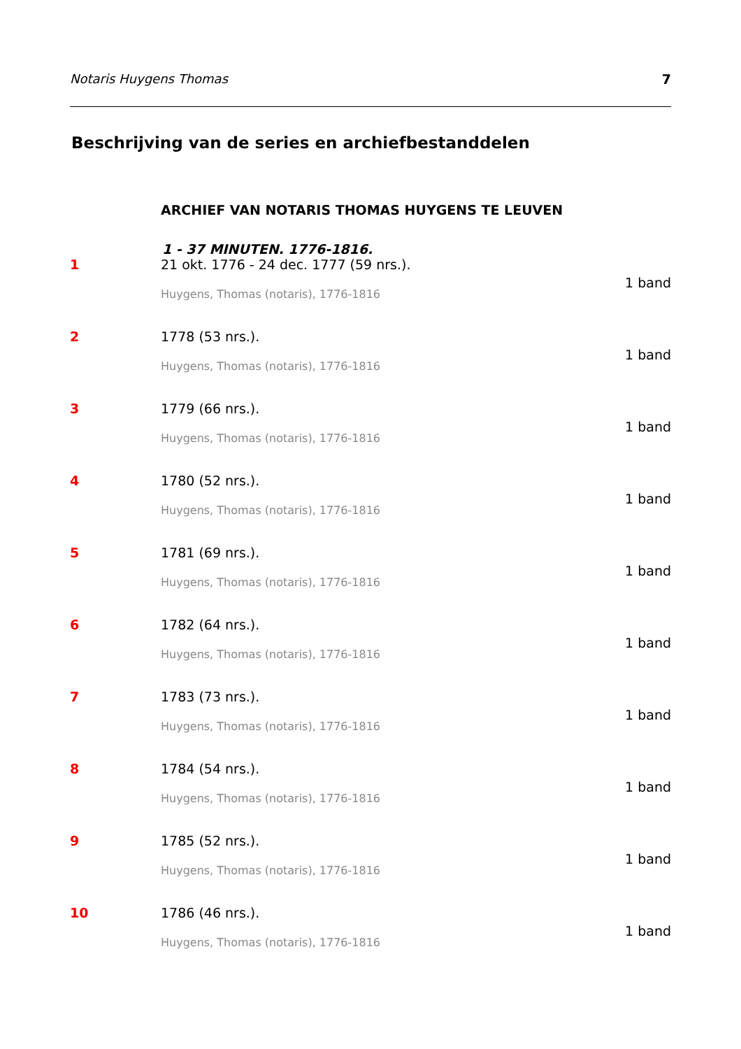Notaris Huygens Thomas 7
Beschrijving van de series en archiefbestanddelen
ARCHIEF VAN NOTARIS THOMAS HUYGENS TE LEUVEN
1 - 37 MINUTEN. 1776-1816.
1 21 okt. 1776 - 24 dec. 1777 (59 nrs.).
1 band
Huygens, Thomas (notaris), 1776-1816
2 1778 (53 nrs.).
1 band
Huygens, Thomas (notaris), 1776-1816
3 1779 (66 nrs.).
1 band
Huygens, Thomas (notaris), 1776-1816
4 1780 (52 nrs.).
1 band
Huygens, Thomas (notaris), 1776-1816
5 1781 (69 nrs.).
1 band
Huygens, Thomas (notaris), 1776-1816
6 1782 (64 nrs.).
1 band
Huygens, Thomas (notaris), 1776-1816
7 1783 (73 nrs.).
1 band
Huygens, Thomas (notaris), 1776-1816
8 1784 (54 nrs.).
1 band
Huygens, Thomas (notaris), 1776-1816
9 1785 (52 nrs.).
1 band
Huygens, Thomas (notaris), 1776-1816
10 1786 (46 nrs.).
1 band
Huygens, Thomas (notaris), 1776-1816